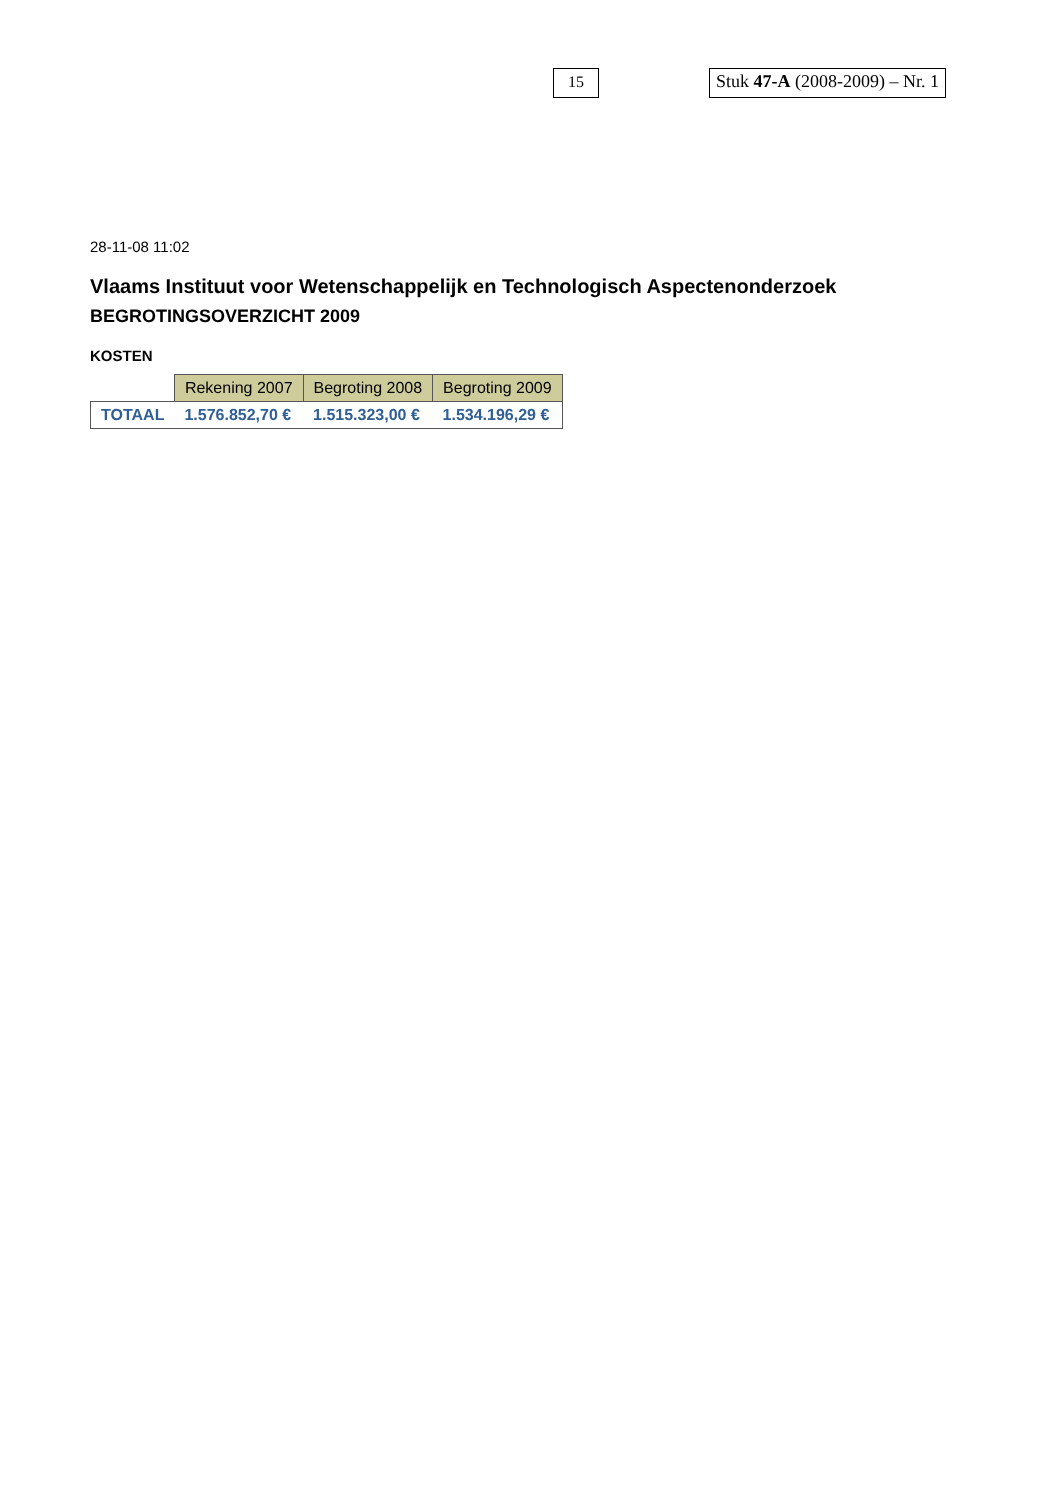15
Stuk 47-A (2008-2009) – Nr. 1
28-11-08 11:02
Vlaams Instituut voor Wetenschappelijk en Technologisch Aspectenonderzoek
BEGROTINGSOVERZICHT 2009
KOSTEN
| | Rekening 2007 | Begroting 2008 | Begroting 2009 |
| --- | --- | --- | --- |
| TOTAAL | 1.576.852,70 € | 1.515.323,00 € | 1.534.196,29 € |